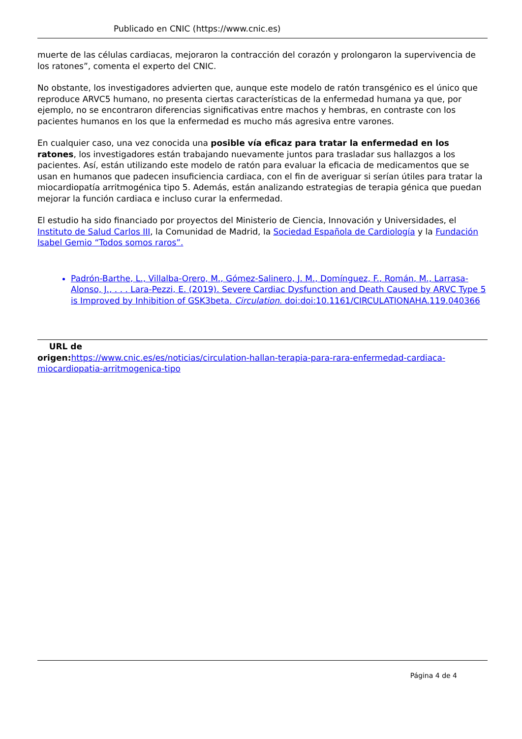Publicado en CNIC (https://www.cnic.es)
muerte de las células cardiacas, mejoraron la contracción del corazón y prolongaron la supervivencia de los ratones”, comenta el experto del CNIC.
No obstante, los investigadores advierten que, aunque este modelo de ratón transgénico es el único que reproduce ARVC5 humano, no presenta ciertas características de la enfermedad humana ya que, por ejemplo, no se encontraron diferencias significativas entre machos y hembras, en contraste con los pacientes humanos en los que la enfermedad es mucho más agresiva entre varones.
En cualquier caso, una vez conocida una posible vía eficaz para tratar la enfermedad en los ratones, los investigadores están trabajando nuevamente juntos para trasladar sus hallazgos a los pacientes. Así, están utilizando este modelo de ratón para evaluar la eficacia de medicamentos que se usan en humanos que padecen insuficiencia cardiaca, con el fin de averiguar si serían útiles para tratar la miocardiopatía arritmogénica tipo 5. Además, están analizando estrategias de terapia génica que puedan mejorar la función cardiaca e incluso curar la enfermedad.
El estudio ha sido financiado por proyectos del Ministerio de Ciencia, Innovación y Universidades, el Instituto de Salud Carlos III, la Comunidad de Madrid, la Sociedad Española de Cardiología y la Fundación Isabel Gemio “Todos somos raros”.
Padrón-Barthe, L., Villalba-Orero, M., Gómez-Salinero, J. M., Domínguez, F., Román, M., Larrasa-Alonso, J., . . . Lara-Pezzi, E. (2019). Severe Cardiac Dysfunction and Death Caused by ARVC Type 5 is Improved by Inhibition of GSK3beta. Circulation. doi:doi:10.1161/CIRCULATIONAHA.119.040366
URL de
origen: https://www.cnic.es/es/noticias/circulation-hallan-terapia-para-rara-enfermedad-cardiaca-miocardiopatia-arritmogenica-tipo
Página 4 de 4